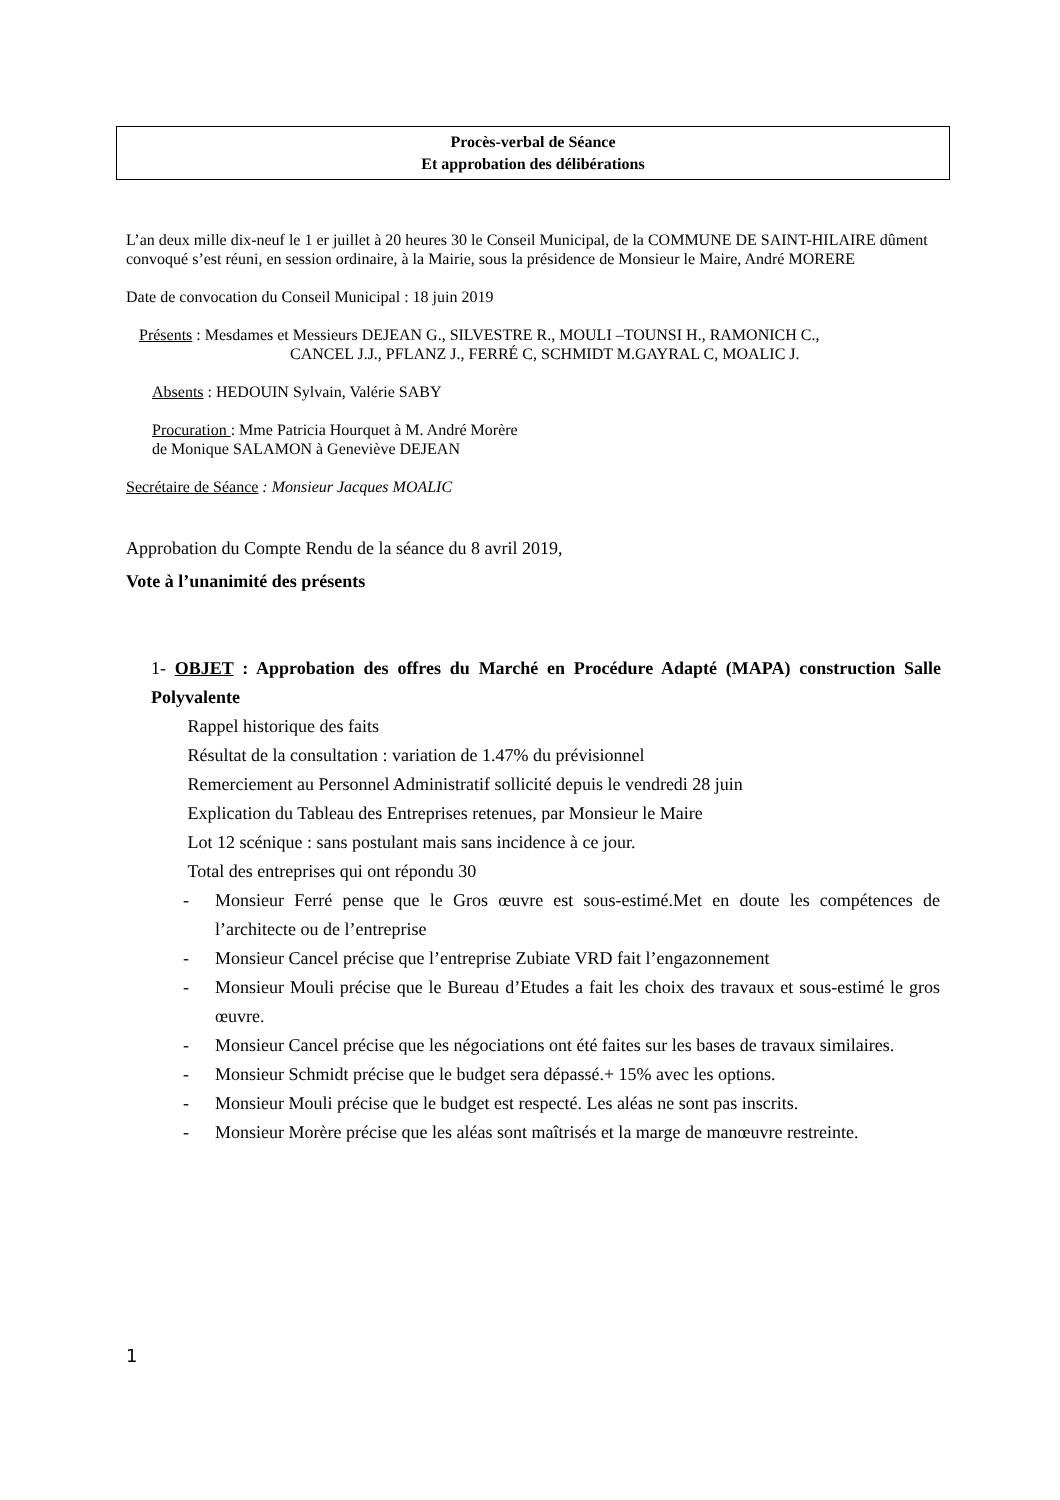Procès-verbal de Séance
Et approbation des délibérations
L’an deux mille dix-neuf le 1 er juillet à 20 heures 30 le Conseil Municipal, de la COMMUNE DE SAINT-HILAIRE dûment convoqué s’est réuni, en session ordinaire, à la Mairie, sous la présidence de Monsieur le Maire, André MORERE
Date de convocation du Conseil Municipal : 18 juin 2019
Présents : Mesdames et Messieurs DEJEAN G., SILVESTRE R., MOULI –TOUNSI H., RAMONICH C.,
CANCEL J.J., PFLANZ J., FERRÉ C, SCHMIDT M.GAYRAL C, MOALIC J.
Absents : HEDOUIN Sylvain, Valérie SABY
Procuration : Mme Patricia Hourquet à M. André Morère
de Monique SALAMON à Geneviève DEJEAN
Secrétaire de Séance : Monsieur Jacques MOALIC
Approbation du Compte Rendu de la séance du 8 avril 2019,
Vote à l’unanimité des présents
1- OBJET : Approbation des offres du Marché en Procédure Adapté (MAPA) construction Salle Polyvalente
Rappel historique des faits
Résultat de la consultation : variation de 1.47% du prévisionnel
Remerciement au Personnel Administratif sollicité depuis le vendredi 28 juin
Explication du Tableau des Entreprises retenues, par Monsieur le Maire
Lot 12 scénique : sans postulant mais sans incidence à ce jour.
Total des entreprises qui ont répondu 30
- Monsieur Ferré pense que le Gros œuvre est sous-estimé.Met en doute les compétences de l’architecte ou de l’entreprise
- Monsieur Cancel précise que l’entreprise Zubiate VRD fait l’engazonnement
- Monsieur Mouli précise que le Bureau d’Etudes a fait les choix des travaux et sous-estimé le gros œuvre.
- Monsieur Cancel précise que les négociations ont été faites sur les bases de travaux similaires.
- Monsieur Schmidt précise que le budget sera dépassé.+ 15% avec les options.
- Monsieur Mouli précise que le budget est respecté. Les aléas ne sont pas inscrits.
- Monsieur Morère précise que les aléas sont maîtrisés et la marge de manœuvre restreinte.
1